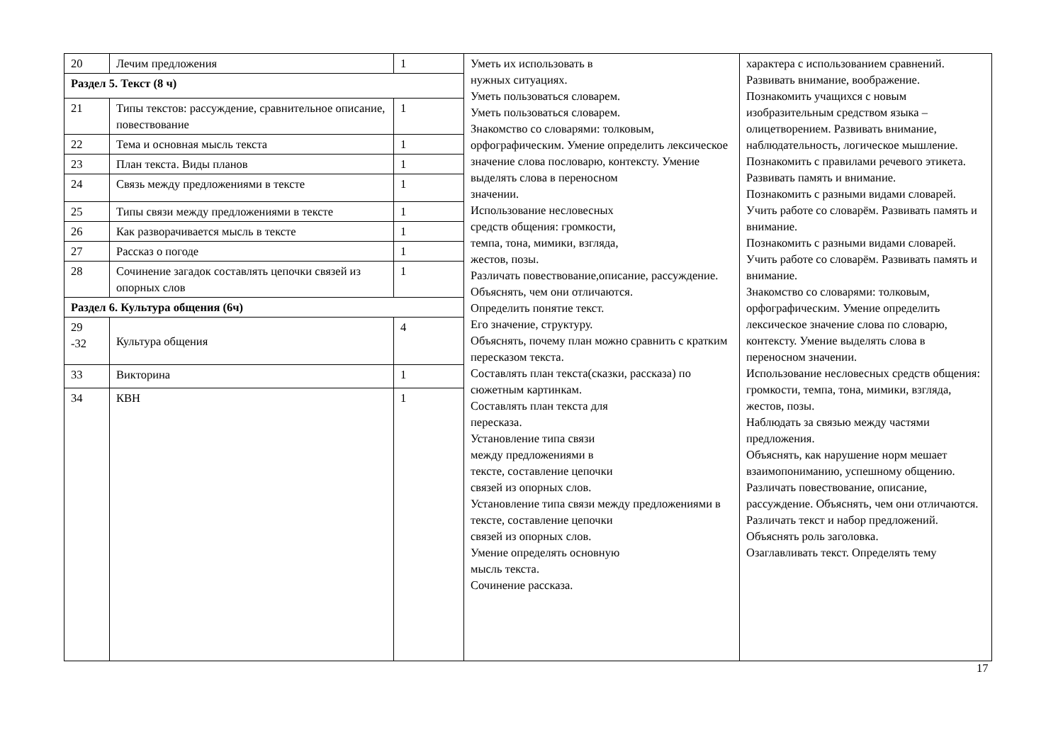| 20 | Лечим предложения | 1 | Уметь их использовать в нужных ситуациях. Уметь пользоваться словарем. Уметь пользоваться словарем. Знакомство со словарями: толковым, орфографическим. Умение определить лексическое значение слова пословарю, контексту. Умение выделять слова в переносном значении. Использование несловесных средств общения: громкости, темпа, тона, мимики, взгляда, жестов, позы. Различать повествование,описание, рассуждение. Объяснять, чем они отличаются. Определить понятие текст. Его значение, структуру. Объяснять, почему план можно сравнить с кратким пересказом текста. Составлять план текста(сказки, рассказа) по сюжетным картинкам. Составлять план текста для пересказа. Установление типа связи между предложениями в тексте, составление цепочки связей из опорных слов. Установление типа связи между предложениями в тексте, составление цепочки связей из опорных слов. Умение определять основную мысль текста. Сочинение рассказа. | характера с использованием сравнений. Развивать внимание, воображение. Познакомить учащихся с новым изобразительным средством языка – олицетворением. Развивать внимание, наблюдательность, логическое мышление. Познакомить с правилами речевого этикета. Развивать память и внимание. Познакомить с разными видами словарей. Учить работе со словарём. Развивать память и внимание. Познакомить с разными видами словарей. Учить работе со словарём. Развивать память и внимание. Знакомство со словарями: толковым, орфографическим. Умение определить лексическое значение слова по словарю, контексту. Умение выделять слова в переносном значении. Использование несловесных средств общения: громкости, темпа, тона, мимики, взгляда, жестов, позы. Наблюдать за связью между частями предложения. Объяснять, как нарушение норм мешает взаимопониманию, успешному общению. Различать повествование, описание, рассуждение. Объяснять, чем они отличаются. Различать текст и набор предложений. Объяснять роль заголовка. Озаглавливать текст. Определять тему |
| Раздел 5. Текст (8 ч) | | | | |
| 21 | Типы текстов: рассуждение, сравнительное описание, повествование | 1 | | |
| 22 | Тема и основная мысль текста | 1 | | |
| 23 | План текста. Виды планов | 1 | | |
| 24 | Связь между предложениями в тексте | 1 | | |
| 25 | Типы связи между предложениями в тексте | 1 | | |
| 26 | Как разворачивается мысль в тексте | 1 | | |
| 27 | Рассказ о погоде | 1 | | |
| 28 | Сочинение загадок составлять цепочки связей из опорных слов | 1 | | |
| Раздел 6. Культура общения (6ч) | | | | |
| 29 -32 | Культура общения | 4 | | |
| 33 | Викторина | 1 | | |
| 34 | КВН | 1 | | |
17